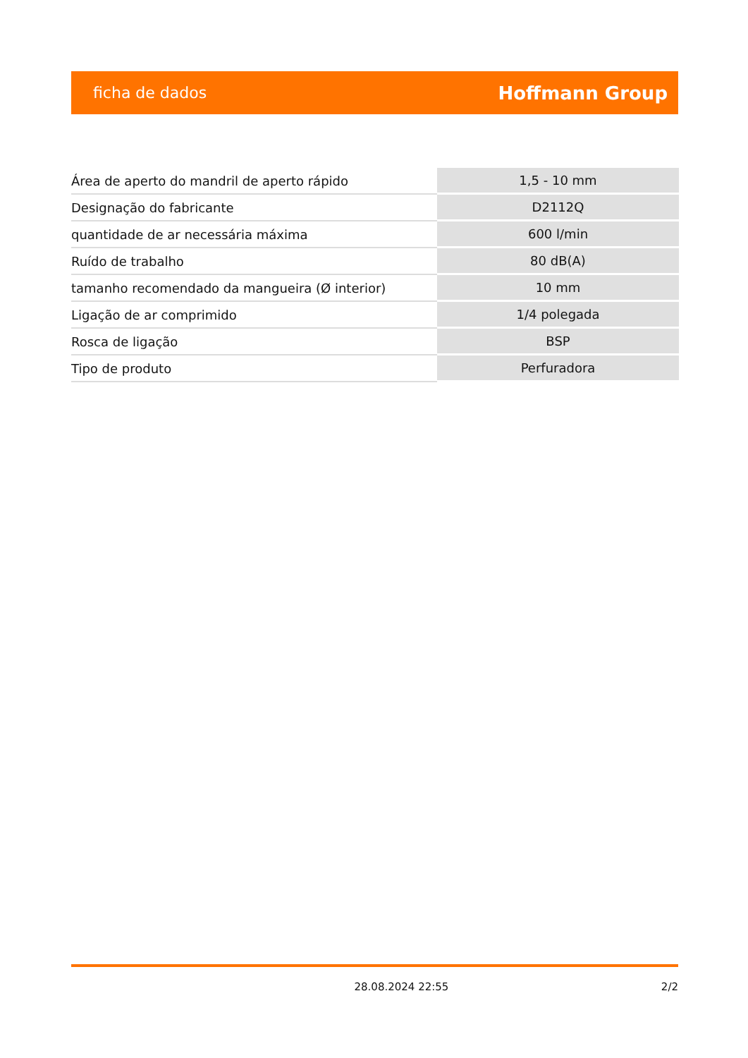ficha de dados Hoffmann Group
| Área de aperto do mandril de aperto rápido | 1,5 - 10 mm |
| Designação do fabricante | D2112Q |
| quantidade de ar necessária máxima | 600 l/min |
| Ruído de trabalho | 80 dB(A) |
| tamanho recomendado da mangueira (Ø interior) | 10 mm |
| Ligação de ar comprimido | 1/4 polegada |
| Rosca de ligação | BSP |
| Tipo de produto | Perfuradora |
28.08.2024 22:55 2/2